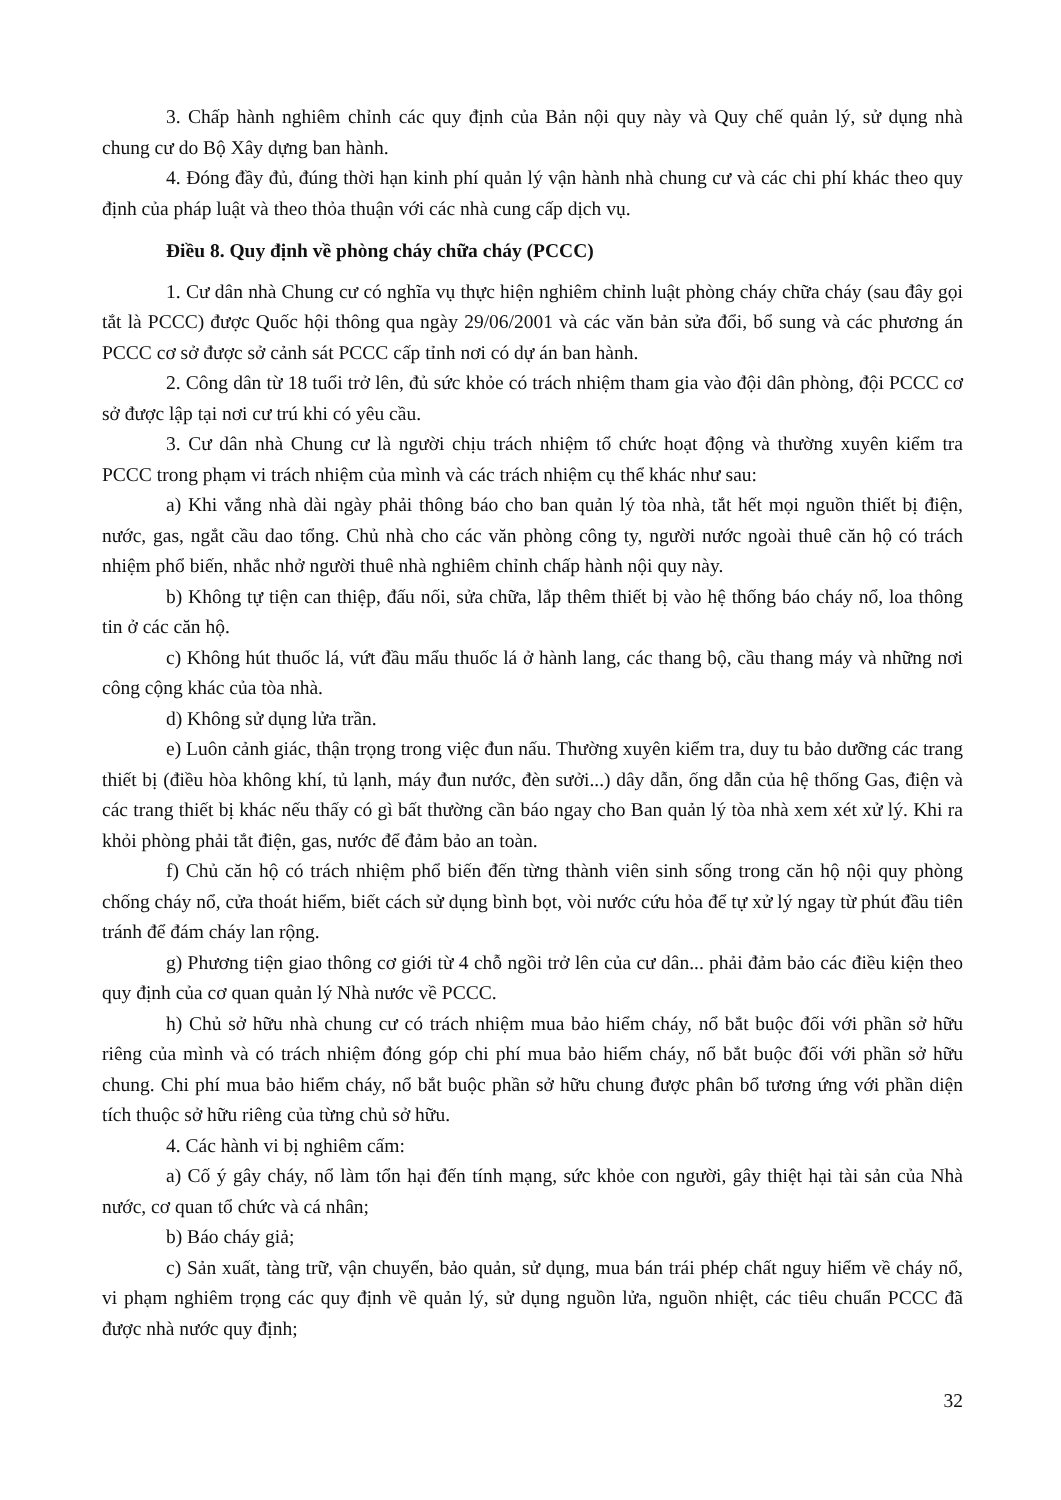3. Chấp hành nghiêm chỉnh các quy định của Bản nội quy này và Quy chế quản lý, sử dụng nhà chung cư do Bộ Xây dựng ban hành.
4. Đóng đầy đủ, đúng thời hạn kinh phí quản lý vận hành nhà chung cư và các chi phí khác theo quy định của pháp luật và theo thỏa thuận với các nhà cung cấp dịch vụ.
Điều 8. Quy định về phòng cháy chữa cháy (PCCC)
1. Cư dân nhà Chung cư có nghĩa vụ thực hiện nghiêm chỉnh luật phòng cháy chữa cháy (sau đây gọi tắt là PCCC) được Quốc hội thông qua ngày 29/06/2001 và các văn bản sửa đổi, bổ sung và các phương án PCCC cơ sở được sở cảnh sát PCCC cấp tỉnh nơi có dự án ban hành.
2. Công dân từ 18 tuổi trở lên, đủ sức khỏe có trách nhiệm tham gia vào đội dân phòng, đội PCCC cơ sở được lập tại nơi cư trú khi có yêu cầu.
3. Cư dân nhà Chung cư là người chịu trách nhiệm tổ chức hoạt động và thường xuyên kiểm tra PCCC trong phạm vi trách nhiệm của mình và các trách nhiệm cụ thể khác như sau:
a) Khi vắng nhà dài ngày phải thông báo cho ban quản lý tòa nhà, tắt hết mọi nguồn thiết bị điện, nước, gas, ngắt cầu dao tổng. Chủ nhà cho các văn phòng công ty, người nước ngoài thuê căn hộ có trách nhiệm phổ biến, nhắc nhở người thuê nhà nghiêm chỉnh chấp hành nội quy này.
b) Không tự tiện can thiệp, đấu nối, sửa chữa, lắp thêm thiết bị vào hệ thống báo cháy nổ, loa thông tin ở các căn hộ.
c) Không hút thuốc lá, vứt đầu mẩu thuốc lá ở hành lang, các thang bộ, cầu thang máy và những nơi công cộng khác của tòa nhà.
d) Không sử dụng lửa trần.
e) Luôn cảnh giác, thận trọng trong việc đun nấu. Thường xuyên kiểm tra, duy tu bảo dưỡng các trang thiết bị (điều hòa không khí, tủ lạnh, máy đun nước, đèn sưởi...) dây dẫn, ống dẫn của hệ thống Gas, điện và các trang thiết bị khác nếu thấy có gì bất thường cần báo ngay cho Ban quản lý tòa nhà xem xét xử lý. Khi ra khỏi phòng phải tắt điện, gas, nước để đảm bảo an toàn.
f) Chủ căn hộ có trách nhiệm phổ biến đến từng thành viên sinh sống trong căn hộ nội quy phòng chống cháy nổ, cửa thoát hiểm, biết cách sử dụng bình bọt, vòi nước cứu hỏa để tự xử lý ngay từ phút đầu tiên tránh để đám cháy lan rộng.
g) Phương tiện giao thông cơ giới từ 4 chỗ ngồi trở lên của cư dân... phải đảm bảo các điều kiện theo quy định của cơ quan quản lý Nhà nước về PCCC.
h) Chủ sở hữu nhà chung cư có trách nhiệm mua bảo hiểm cháy, nổ bắt buộc đối với phần sở hữu riêng của mình và có trách nhiệm đóng góp chi phí mua bảo hiểm cháy, nổ bắt buộc đối với phần sở hữu chung. Chi phí mua bảo hiểm cháy, nổ bắt buộc phần sở hữu chung được phân bổ tương ứng với phần diện tích thuộc sở hữu riêng của từng chủ sở hữu.
4. Các hành vi bị nghiêm cấm:
a) Cố ý gây cháy, nổ làm tổn hại đến tính mạng, sức khỏe con người, gây thiệt hại tài sản của Nhà nước, cơ quan tổ chức và cá nhân;
b) Báo cháy giả;
c) Sản xuất, tàng trữ, vận chuyển, bảo quản, sử dụng, mua bán trái phép chất nguy hiểm về cháy nổ, vi phạm nghiêm trọng các quy định về quản lý, sử dụng nguồn lửa, nguồn nhiệt, các tiêu chuẩn PCCC đã được nhà nước quy định;
32